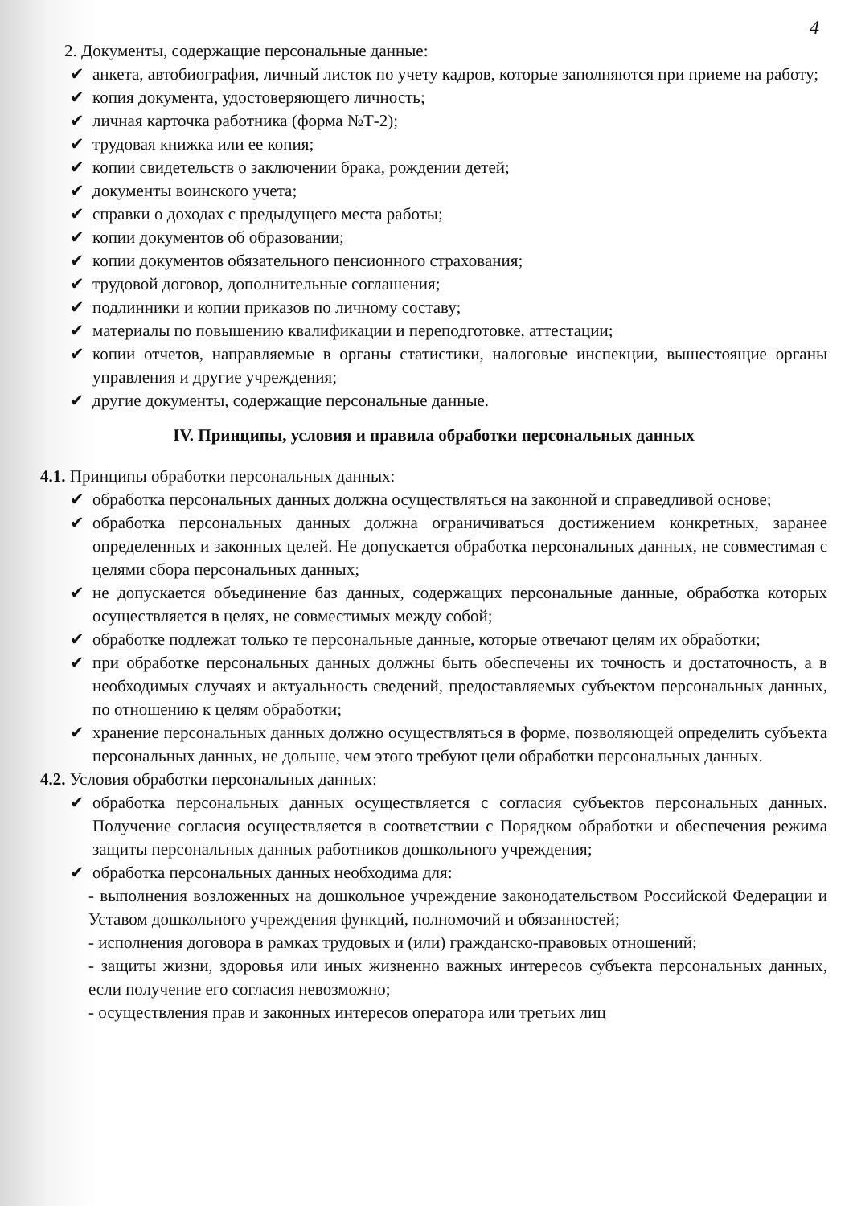4
2. Документы, содержащие персональные данные:
✔ анкета, автобиография, личный листок по учету кадров, которые заполняются при приеме на работу;
✔ копия документа, удостоверяющего личность;
✔ личная карточка работника (форма №Т-2);
✔ трудовая книжка или ее копия;
✔ копии свидетельств о заключении брака, рождении детей;
✔ документы воинского учета;
✔ справки о доходах с предыдущего места работы;
✔ копии документов об образовании;
✔ копии документов обязательного пенсионного страхования;
✔ трудовой договор, дополнительные соглашения;
✔ подлинники и копии приказов по личному составу;
✔ материалы по повышению квалификации и переподготовке, аттестации;
✔ копии отчетов, направляемые в органы статистики, налоговые инспекции, вышестоящие органы управления и другие учреждения;
✔ другие документы, содержащие персональные данные.
IV. Принципы, условия и правила обработки персональных данных
4.1. Принципы обработки персональных данных:
✔ обработка персональных данных должна осуществляться на законной и справедливой основе;
✔ обработка персональных данных должна ограничиваться достижением конкретных, заранее определенных и законных целей. Не допускается обработка персональных данных, не совместимая с целями сбора персональных данных;
✔ не допускается объединение баз данных, содержащих персональные данные, обработка которых осуществляется в целях, не совместимых между собой;
✔ обработке подлежат только те персональные данные, которые отвечают целям их обработки;
✔ при обработке персональных данных должны быть обеспечены их точность и достаточность, а в необходимых случаях и актуальность сведений, предоставляемых субъектом персональных данных, по отношению к целям обработки;
✔ хранение персональных данных должно осуществляться в форме, позволяющей определить субъекта персональных данных, не дольше, чем этого требуют цели обработки персональных данных.
4.2. Условия обработки персональных данных:
✔ обработка персональных данных осуществляется с согласия субъектов персональных данных. Получение согласия осуществляется в соответствии с Порядком обработки и обеспечения режима защиты персональных данных работников дошкольного учреждения;
✔ обработка персональных данных необходима для:
- выполнения возложенных на дошкольное учреждение законодательством Российской Федерации и Уставом дошкольного учреждения функций, полномочий и обязанностей;
- исполнения договора в рамках трудовых и (или) гражданско-правовых отношений;
- защиты жизни, здоровья или иных жизненно важных интересов субъекта персональных данных, если получение его согласия невозможно;
- осуществления прав и законных интересов оператора или третьих лиц